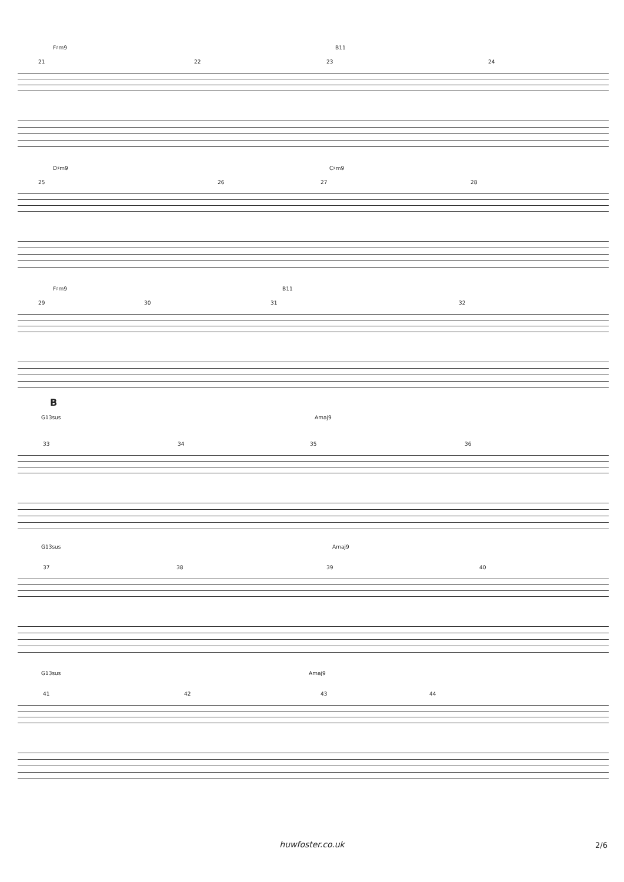F♯m9 B11
21 22 23 24
D♯m9 C♯m9
25 26 27 28
F♯m9 B11
29 30 31 32
B
G13sus Amaj9
33 34 35 36
G13sus Amaj9
37 38 39 40
G13sus Amaj9
41 42 43 44
huwfoster.co.uk 2/6